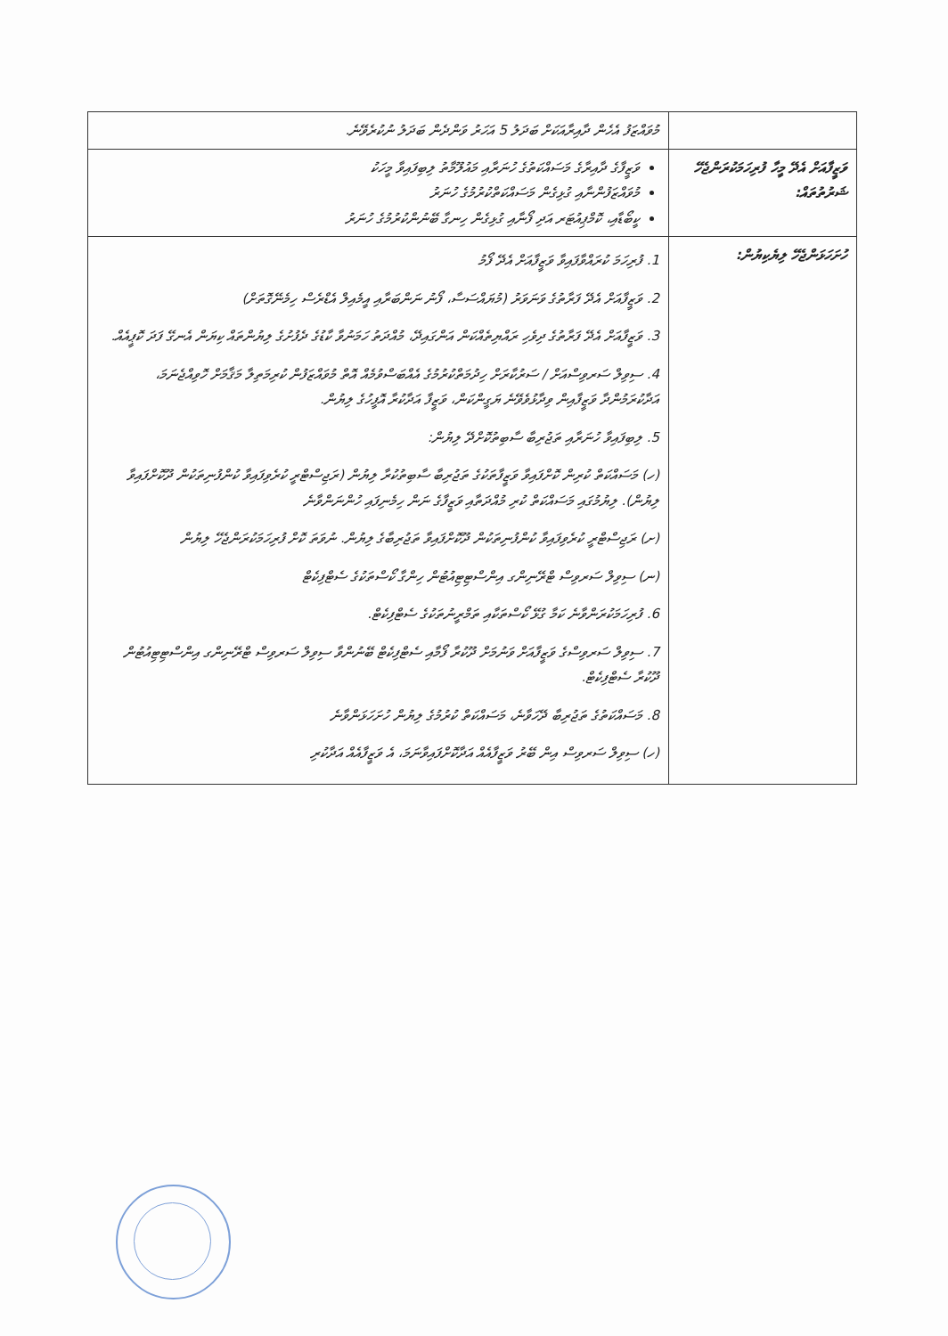| | މުވައްޒަފު އެހެން ދާއިރާއަކަށް ބަދަލު 5 އަހަރު ވަންދެން ބަދަލު ނުކުރެވޭނެ. |
| ވަޒީފާއަށް އެދޭ މީހާ ފުރިހަމަކުރަންޖެހޭ ޝަރުތުތައް: | ވަޒީފާގެ ދާއިރާގެ މަސައްކަތުގެ ހުނަރާއި މައުލޫމާތު ލިބިފައިވާ މީހަކު މުވައްޒަފުންނާއި ގުޅިގެން މަސައްކަތްކުރުމުގެ ހުނަރު ކީބޯޑާއި، ކޮމްޕިއުޓަރ އަދި ފޯނާއި ގުޅިގެން ހިނގާ ބޭނުންކުރުމުގެ ހުނަރު |
| ހުށަހަޅަންޖެހޭ ލިޔެކިޔުން: | 1. ފުރިހަމަ ކުރައްވާފައިވާ ވަޒީފާއަށް އެދޭ ފޯމު 2. ވަޒީފާއަށް އެދޭ ފަރާތުގެ ވަނަވަރު (މުޔައްސަސާ، ފޯނު ނަންބަރާއި އީމެއިލް އެޑްރެސް ހިމެނޭގޮތަށް) 3. ވަޒީފާއަށް އެދޭ ފަރާތުގެ ދިވެހި ރައްޔިތެއްކަން އަންގައިދޭ، މުއްދަތު ހަމަނުވާ ކާޑުގެ ދެފުށުގެ ލިޔުންތައް ކިޔަން އެނގޭ ފަދަ ކޮޕީއެއް. 4. ސިވިލް ސަރވިސްއަށް / ސަރުކާރަށް ހިދުމަތްކުރުމުގެ އެއްބަސްވުމެއް އޮތް މުވައްޒަފުން ކުރިމަތިލާ މަޤާމަށް ހޮވިއްޖެނަމަ، އަދާކުރަމުންދާ ވަޒީފާއިން ވިދާޅުވެވޭނެ ޔަގީންކަން، ވަޒީފާ އަދާކުރާ އޮފީހުގެ ލިޔުން. 5. ލިބިފައިވާ ހުނަރާއި ތަޖުރިބާ ސާބިތުކޮށްދޭ ލިޔުން: (ހ) މަސައްކަތް ކުރިން ކޮށްފައިވާ ވަޒީފާތަކުގެ ތަޖުރިބާ ސާބިތުކުރާ ލިޔުން (ރަޖިސްޓްރީ ކުރެވިފައިވާ ކުންފުނިތަކުން ދޫކޮށްފައިވާ ލިޔުން). ލިޔުމުގައި މަސައްކަތް ކުރި މުއްދަތާއި ވަޒީފާގެ ނަން ހިމެނިފައި ހުންނަންވާނެ (ށ) ރަޖިސްޓްރީ ކުރެވިފައިވާ ކުންފުނިތަކުން ދޫކޮށްފައިވާ ތަޖުރިބާގެ ލިޔުން. ނުވަތަ ކޮށް ފުރިހަމަކުރަންޖެހޭ ލިޔުން (ނ) ސިވިލް ސަރވިސް ޓްރޭނިންގ އިންސްޓިޓިއުޓުން ހިންގާ ކޯސްތަކުގެ ސެޓްފިކެޓް 6. ފުރިހަމަކުރަންވާނެ ކަމާ ގުޅޭ ކޯސްތަކާއި ތަމްރީނުތަކުގެ ސެޓްފިކެޓް. 7. ސިވިލް ސަރވިސްގެ ވަޒީފާއަށް ވަނުމަށް ދޫކުރާ ފޯމާއި ސެޓްފިކެޓް ބޭނުންވާ ސިވިލް ސަރވިސް ޓްރޭނިންގ އިންސްޓިޓިއުޓުން ދޫކުރާ ސެޓްފިކެޓް. 8. މަސައްކަތުގެ ތަޖުރިބާ ދޭހަވާނެ، މަސައްކަތް ކުރުމުގެ ލިޔުން ހުށަހަޅަންވާނެ (ހ) ސިވިލް ސަރވިސް އިން ބޭރު ވަޒީފާއެއް އަދާކޮށްފައިވާނަމަ، އެ ވަޒީފާއެއް އަދާކުރި |